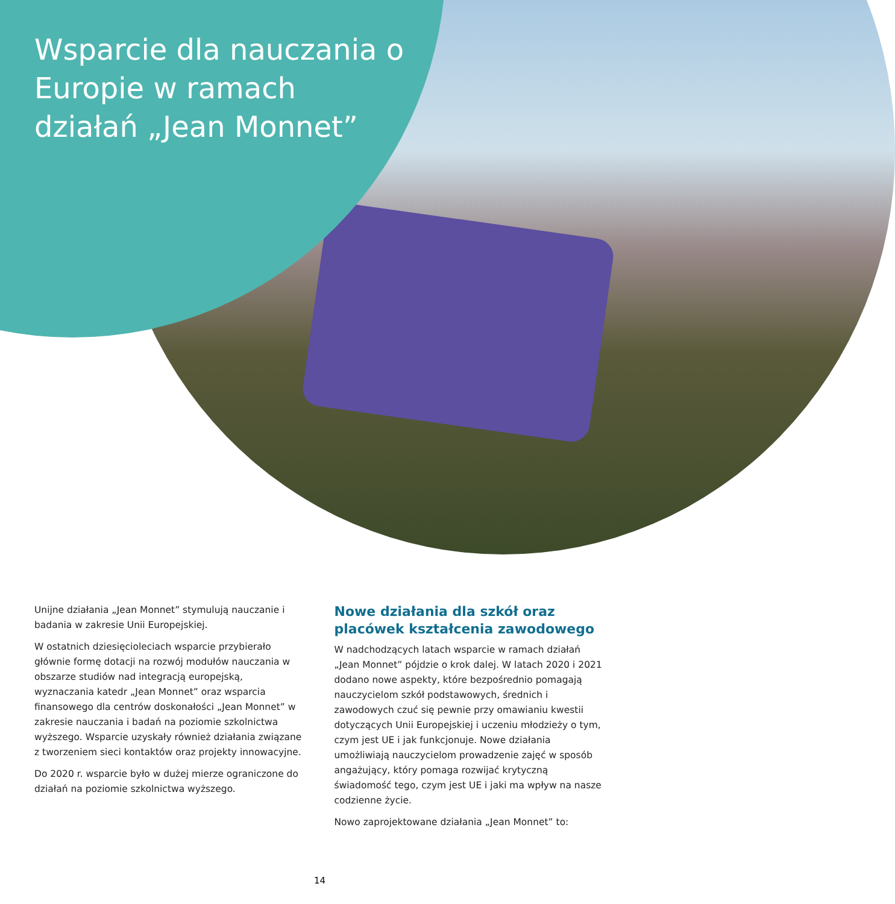Wsparcie dla nauczania o Europie w ramach działań „Jean Monnet”
Unijne działania „Jean Monnet” stymulują nauczanie i badania w zakresie Unii Europejskiej.
W ostatnich dziesięcioleciach wsparcie przybierało głównie formę dotacji na rozwój modułów nauczania w obszarze studiów nad integracją europejską, wyznaczania katedr „Jean Monnet” oraz wsparcia finansowego dla centrów doskonałości „Jean Monnet” w zakresie nauczania i badań na poziomie szkolnictwa wyższego. Wsparcie uzyskały również działania związane z tworzeniem sieci kontaktów oraz projekty innowacyjne.
Do 2020 r. wsparcie było w dużej mierze ograniczone do działań na poziomie szkolnictwa wyższego.
Nowe działania dla szkół oraz placówek kształcenia zawodowego
W nadchodzących latach wsparcie w ramach działań „Jean Monnet” pójdzie o krok dalej. W latach 2020 i 2021 dodano nowe aspekty, które bezpośrednio pomagają nauczycielom szkół podstawowych, średnich i zawodowych czuć się pewnie przy omawianiu kwestii dotyczących Unii Europejskiej i uczeniu młodzieży o tym, czym jest UE i jak funkcjonuje. Nowe działania umożliwiają nauczycielom prowadzenie zajęć w sposób angażujący, który pomaga rozwijać krytyczną świadomość tego, czym jest UE i jaki ma wpływ na nasze codzienne życie.
Nowo zaprojektowane działania „Jean Monnet” to:
14